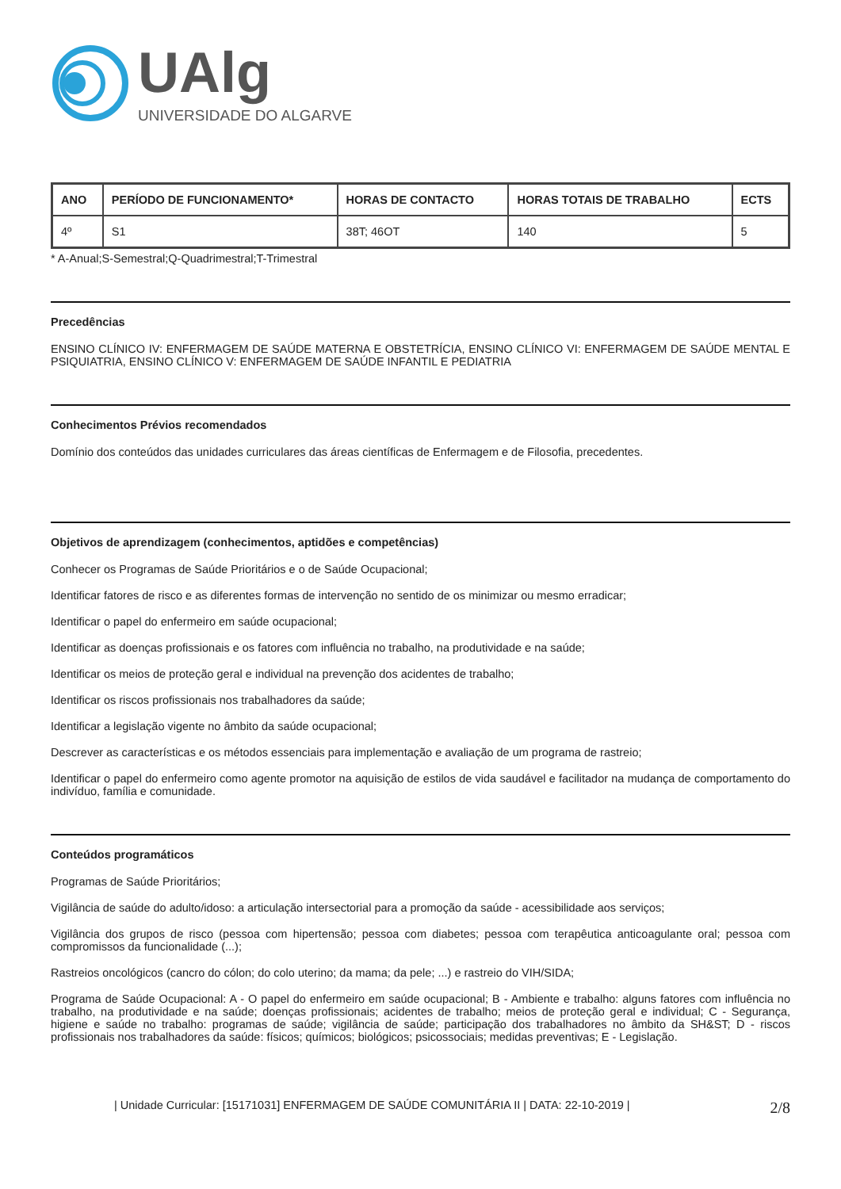UAlg
UNIVERSIDADE DO ALGARVE
| ANO | PERÍODO DE FUNCIONAMENTO* | HORAS DE CONTACTO | HORAS TOTAIS DE TRABALHO | ECTS |
| --- | --- | --- | --- | --- |
| 4º | S1 | 38T; 46OT | 140 | 5 |
* A-Anual;S-Semestral;Q-Quadrimestral;T-Trimestral
Precedências
ENSINO CLÍNICO IV: ENFERMAGEM DE SAÚDE MATERNA E OBSTETRÍCIA, ENSINO CLÍNICO VI: ENFERMAGEM DE SAÚDE MENTAL E PSIQUIATRIA, ENSINO CLÍNICO V: ENFERMAGEM DE SAÚDE INFANTIL E PEDIATRIA
Conhecimentos Prévios recomendados
Domínio dos conteúdos das unidades curriculares das áreas científicas de Enfermagem e de Filosofia, precedentes.
Objetivos de aprendizagem (conhecimentos, aptidões e competências)
Conhecer os Programas de Saúde Prioritários e o de Saúde Ocupacional;
Identificar fatores de risco e as diferentes formas de intervenção no sentido de os minimizar ou mesmo erradicar;
Identificar o papel do enfermeiro em saúde ocupacional;
Identificar as doenças profissionais e os fatores com influência no trabalho, na produtividade e na saúde;
Identificar os meios de proteção geral e individual na prevenção dos acidentes de trabalho;
Identificar os riscos profissionais nos trabalhadores da saúde;
Identificar a legislação vigente no âmbito da saúde ocupacional;
Descrever as características e os métodos essenciais para implementação e avaliação de um programa de rastreio;
Identificar o papel do enfermeiro como agente promotor na aquisição de estilos de vida saudável e facilitador na mudança de comportamento do indivíduo, família e comunidade.
Conteúdos programáticos
Programas de Saúde Prioritários;
Vigilância de saúde do adulto/idoso: a articulação intersectorial para a promoção da saúde - acessibilidade aos serviços;
Vigilância dos grupos de risco (pessoa com hipertensão; pessoa com diabetes; pessoa com terapêutica anticoagulante oral; pessoa com compromissos da funcionalidade (...);
Rastreios oncológicos (cancro do cólon; do colo uterino; da mama; da pele; ...) e rastreio do VIH/SIDA;
Programa de Saúde Ocupacional: A - O papel do enfermeiro em saúde ocupacional; B - Ambiente e trabalho: alguns fatores com influência no trabalho, na produtividade e na saúde; doenças profissionais; acidentes de trabalho; meios de proteção geral e individual; C - Segurança, higiene e saúde no trabalho: programas de saúde; vigilância de saúde; participação dos trabalhadores no âmbito da SH&ST; D - riscos profissionais nos trabalhadores da saúde: físicos; químicos; biológicos; psicossociais; medidas preventivas; E - Legislação.
| Unidade Curricular: [15171031] ENFERMAGEM DE SAÚDE COMUNITÁRIA II | DATA: 22-10-2019 | 2/8